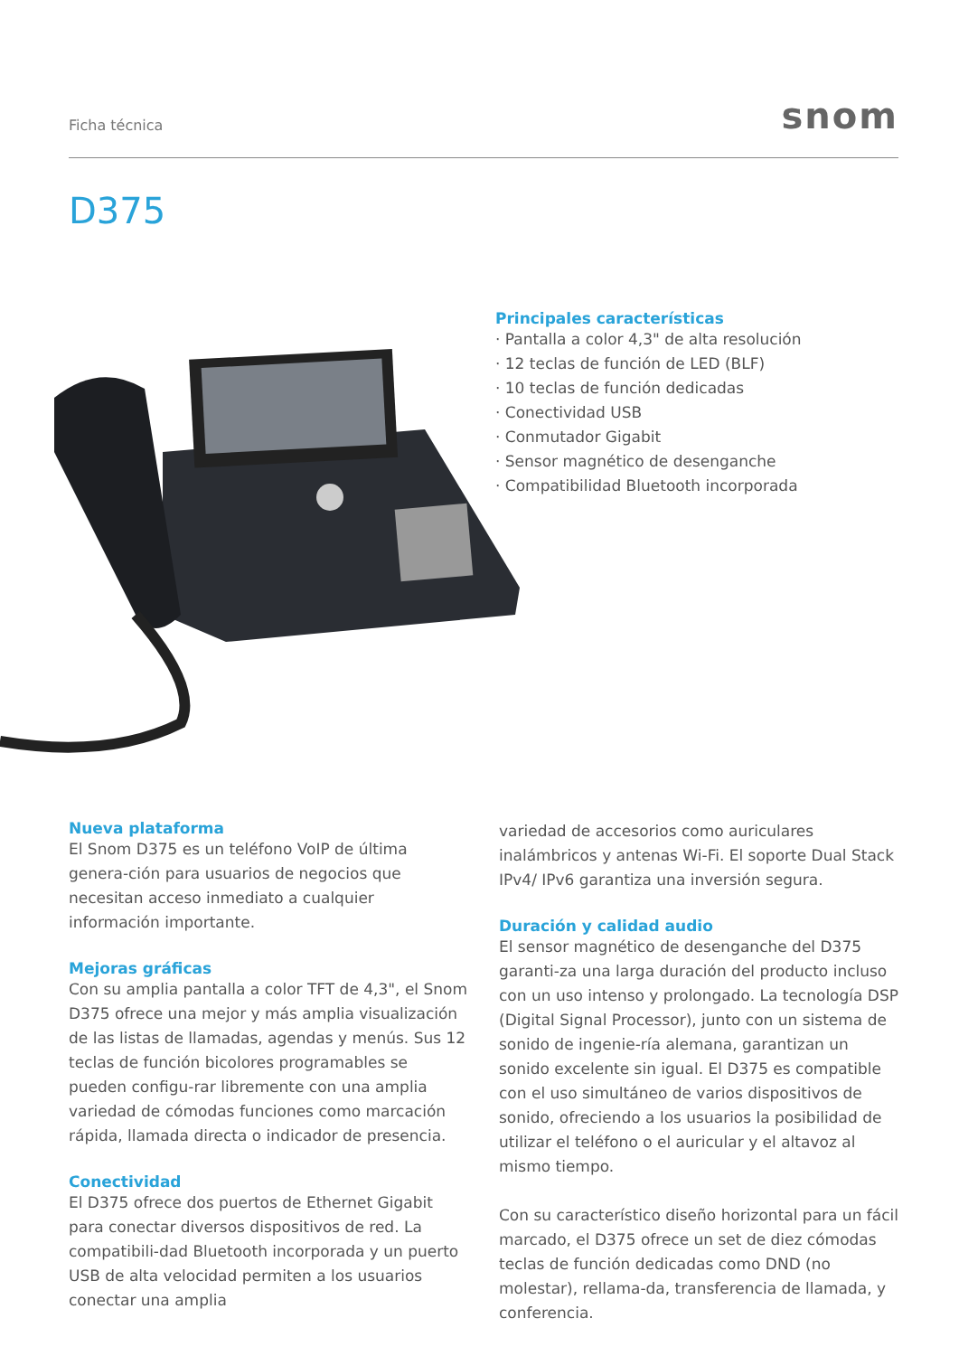Ficha técnica snom
D375
Principales características
· Pantalla a color 4,3" de alta resolución
· 12 teclas de función de LED (BLF)
· 10 teclas de función dedicadas
· Conectividad USB
· Conmutador Gigabit
· Sensor magnético de desenganche
· Compatibilidad Bluetooth incorporada
Nueva plataforma
El Snom D375 es un teléfono VoIP de última genera-ción para usuarios de negocios que necesitan acceso inmediato a cualquier información importante.
Mejoras gráficas
Con su amplia pantalla a color TFT de 4,3", el Snom D375 ofrece una mejor y más amplia visualización de las listas de llamadas, agendas y menús. Sus 12 teclas de función bicolores programables se pueden configu-rar libremente con una amplia variedad de cómodas funciones como marcación rápida, llamada directa o indicador de presencia.
Conectividad
El D375 ofrece dos puertos de Ethernet Gigabit para conectar diversos dispositivos de red. La compatibili-dad Bluetooth incorporada y un puerto USB de alta velocidad permiten a los usuarios conectar una amplia
variedad de accesorios como auriculares inalámbricos y antenas Wi-Fi. El soporte Dual Stack IPv4/ IPv6 garantiza una inversión segura.
Duración y calidad audio
El sensor magnético de desenganche del D375 garanti-za una larga duración del producto incluso con un uso intenso y prolongado. La tecnología DSP (Digital Signal Processor), junto con un sistema de sonido de ingenie-ría alemana, garantizan un sonido excelente sin igual. El D375 es compatible con el uso simultáneo de varios dispositivos de sonido, ofreciendo a los usuarios la posibilidad de utilizar el teléfono o el auricular y el altavoz al mismo tiempo.
Con su característico diseño horizontal para un fácil marcado, el D375 ofrece un set de diez cómodas teclas de función dedicadas como DND (no molestar), rellama-da, transferencia de llamada, y conferencia.